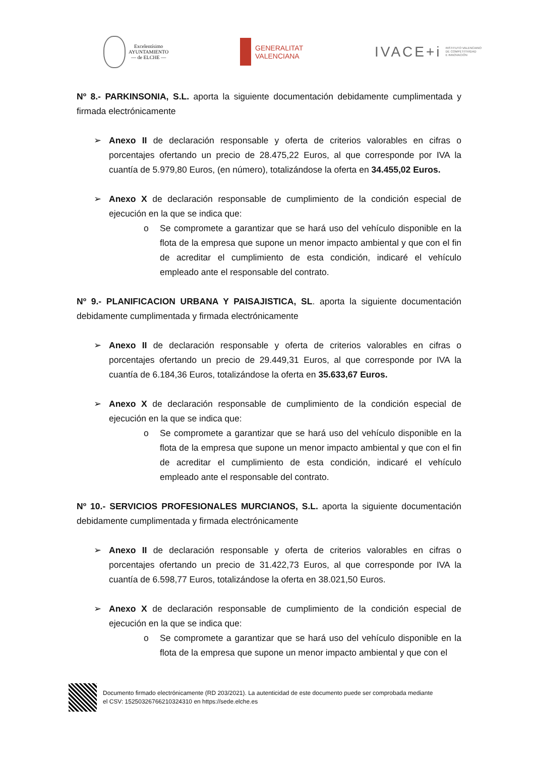Excelentísimo
AYUNTAMIENTO
— de ELCHE —
GENERALITAT
VALENCIANA
IVACE+i INSTITUTO VALENCIANO
DE COMPETITIVIDAD
E INNOVACIÓN
Nº 8.- PARKINSONIA, S.L. aporta la siguiente documentación debidamente cumplimentada y firmada electrónicamente
➢ Anexo II de declaración responsable y oferta de criterios valorables en cifras o porcentajes ofertando un precio de 28.475,22 Euros, al que corresponde por IVA la cuantía de 5.979,80 Euros, (en número), totalizándose la oferta en 34.455,02 Euros.
➢ Anexo X de declaración responsable de cumplimiento de la condición especial de ejecución en la que se indica que:
o Se compromete a garantizar que se hará uso del vehículo disponible en la flota de la empresa que supone un menor impacto ambiental y que con el fin de acreditar el cumplimiento de esta condición, indicaré el vehículo empleado ante el responsable del contrato.
Nº 9.- PLANIFICACION URBANA Y PAISAJISTICA, SL. aporta la siguiente documentación debidamente cumplimentada y firmada electrónicamente
➢ Anexo II de declaración responsable y oferta de criterios valorables en cifras o porcentajes ofertando un precio de 29.449,31 Euros, al que corresponde por IVA la cuantía de 6.184,36 Euros, totalizándose la oferta en 35.633,67 Euros.
➢ Anexo X de declaración responsable de cumplimiento de la condición especial de ejecución en la que se indica que:
o Se compromete a garantizar que se hará uso del vehículo disponible en la flota de la empresa que supone un menor impacto ambiental y que con el fin de acreditar el cumplimiento de esta condición, indicaré el vehículo empleado ante el responsable del contrato.
Nº 10.- SERVICIOS PROFESIONALES MURCIANOS, S.L. aporta la siguiente documentación debidamente cumplimentada y firmada electrónicamente
➢ Anexo II de declaración responsable y oferta de criterios valorables en cifras o porcentajes ofertando un precio de 31.422,73 Euros, al que corresponde por IVA la cuantía de 6.598,77 Euros, totalizándose la oferta en 38.021,50 Euros.
➢ Anexo X de declaración responsable de cumplimiento de la condición especial de ejecución en la que se indica que:
o Se compromete a garantizar que se hará uso del vehículo disponible en la flota de la empresa que supone un menor impacto ambiental y que con el
Documento firmado electrónicamente (RD 203/2021). La autenticidad de este documento puede ser comprobada mediante
el CSV: 15250326766210324310 en https://sede.elche.es